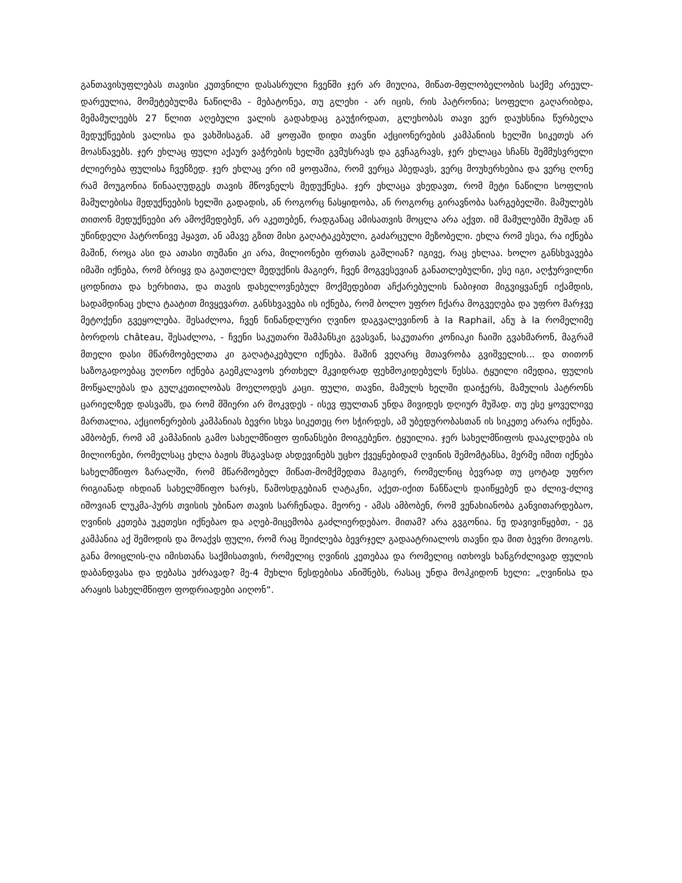განთავისუფლებას თავისი კუთვნილი დასასრული ჩვენში ჯერ არ მიუღია, მიწათ-მფლობელობის საქმე არეულ-დარეულია, მომეტებულმა ნაწილმა - მებატონეა, თუ გლეხი - არ იცის, რის პატრონია; სოფელი გაღარიბდა, მემამულეებს 27 წლით აღებული ვალის გადახდაც გაუჭირდათ, გლეხობას თავი ვერ დაუხსნია წურბელა მედუქნეების ვალისა და ვახშისაგან. ამ ყოფაში დიდი თავნი აქციონერების კამპანიის ხელში სიკეთეს არ მოასწავებს. ჯერ ეხლაც ფული აქაურ ვაჭრების ხელში გვმუსრავს და გვჩაგრავს, ჯერ ეხლაცა სჩანს შემმუსვრელი ძლიერება ფულისა ჩვენზედ. ჯერ ეხლაც ერი იმ ყოფაშია, რომ ვერცა ჰბედავს, ვერც მოუხერხებია და ვერც ღონე რამ მოუგონია წინააღუდგეს თავის მწოვნელს მედუქნესა. ჯერ ეხლაცა ვხედავთ, რომ მეტი ნაწილი სოფლის მამულებისა მედუქნეების ხელში გადადის, ან როგორც ნასყიდობა, ან როგორც გირავნობა სარგებელში. მამულებს თითონ მედუქნეები არ ამოქმედებენ, არ აკეთებენ, რადგანაც ამისათვის მოცლა არა აქვთ. იმ მამულებში მუშად ან უწინდელი პატრონივე ჰყავთ, ან ამავე გზით მისი გაღატაკებული, გაძარცული მეზობელი. ეხლა რომ ესეა, რა იქნება მაშინ, როცა ასი და ათასი თუმანი კი არა, მილიონები ფრთას გაშლიან? იგივე, რაც ეხლაა. ხოლო განსხვავება იმაში იქნება, რომ ბრიყვ და გაუთლელ მედუქნის მაგიერ, ჩვენ მოგვესევიან განათლებულნი, ესე იგი, აღჭურვილნი ცოდნითა და ხერხითა, და თავის დახელოვნებულ მოქმედებით აჩქარებულის ნაბიჯით მიგვიყვანენ იქამდის, სადამდინაც ეხლა ტაატით მივყევართ. განსხვავება ის იქნება, რომ ბოლო უფრო ჩქარა მოგვეღება და უფრო მარჯვე მეტოქენი გვეყოლება. შესაძლოა, ჩვენ წინანდლური ღვინო დაგვალევინონ à la Raphail, ანუ à la რომელიმე ბორდოს château, შესაძლოა, - ჩვენი საკუთარი შამპანსკი გვასვან, საკუთარი კონიაკი ჩაიში გვახმარონ, მაგრამ მთელი დასი მწარმოებელთა კი გაღატაკებული იქნება. მაშინ ვეღარც მთავრობა გვიშველის... და თითონ საზოგადოებაც უღონო იქნება გაემკლავოს ერთხელ მკვიდრად ფეხმოკიდებულს წესსა. ტყუილი იმედია, ფულის მოწყალებას და გულკეთილობას მოელოდეს კაცი. ფული, თავნი, მამულს ხელში დაიჭერს, მამულის პატრონს ცარიელზედ დასვამს, და რომ მშიერი არ მოკვდეს - ისევ ფულთან უნდა მივიდეს დღიურ მუშად. თუ ესე ყოველივე მართალია, აქციონერების კამპანიას ბევრი სხვა სიკეთეც რო სჭირდეს, ამ უბედურობასთან ის სიკეთე არარა იქნება. ამბობენ, რომ ამ კამპანიის გამო სახელმწიფო ფინანსები მოიგებენო. ტყუილია. ჯერ სახელმწიფოს დააკლდება ის მილიონები, რომელსაც ეხლა ბაჟის მსგავსად ახდევინებს უცხო ქვეყნებიდამ ღვინის შემომტანსა, მერმე იმით იქნება სახელმწიფო ზარალში, რომ მწარმოებელ მიწათ-მომქმედთა მაგიერ, რომელნიც ბევრად თუ ცოტად უფრო რიგიანად იხდიან სახელმწიფო ხარჯს, წამოსდგებიან ღატაკნი, აქეთ-იქით წანწალს დაიწყებენ და ძლივ-ძლივ იშოვიან ლუკმა-პურს თვისის უბინაო თავის სარჩენადა. მეორე - ამას ამბობენ, რომ ვენახიანობა განვითარდებაო, ღვინის კეთება უკეთესი იქნებაო და აღებ-მიცემობა გაძლიერდებაო. მითამ? არა გვგონია. ნუ დავივიწყებთ, - ეგ კამპანია აქ შემოდის და მოაქვს ფული, რომ რაც შეიძლება ბევრჯელ გადაატრიალოს თავნი და მით ბევრი მოიგოს. განა მოიცლის-ღა იმისთანა საქმისათვის, რომელიც ღვინის კეთებაა და რომელიც ითხოვს ხანგრძლივად ფულის დაბანდვასა და დებასა უძრავად? მე-4 მუხლი წესდებისა ანიშნებს, რასაც უნდა მოჰკიდონ ხელი: „ღვინისა და არაყის სახელმწიფო ფოდრიადები აიღონ“.